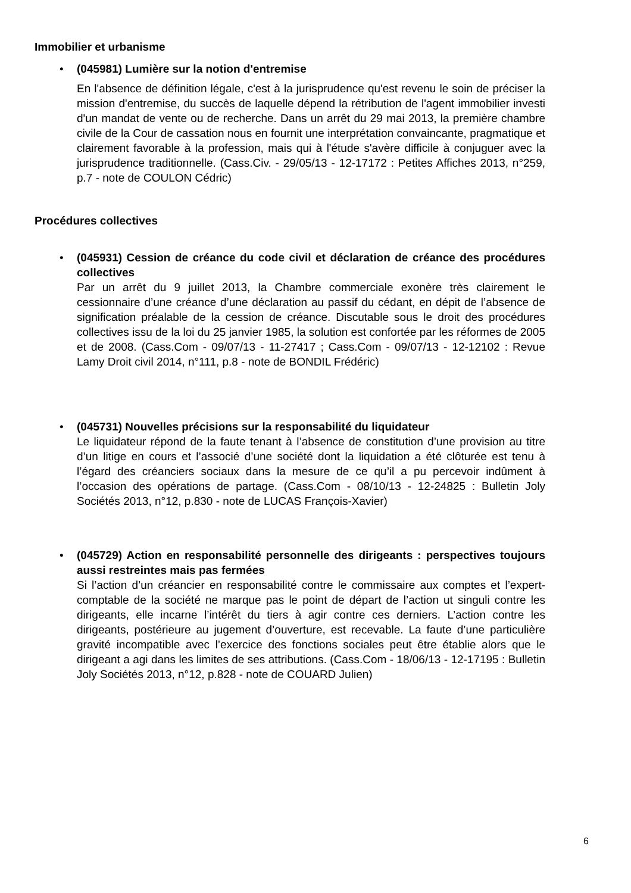Immobilier et urbanisme
•
(045981) Lumière sur la notion d'entremise
En l'absence de définition légale, c'est à la jurisprudence qu'est revenu le soin de préciser la mission d'entremise, du succès de laquelle dépend la rétribution de l'agent immobilier investi d'un mandat de vente ou de recherche. Dans un arrêt du 29 mai 2013, la première chambre civile de la Cour de cassation nous en fournit une interprétation convaincante, pragmatique et clairement favorable à la profession, mais qui à l'étude s'avère difficile à conjuguer avec la jurisprudence traditionnelle. (Cass.Civ. - 29/05/13 - 12-17172 : Petites Affiches 2013, n°259, p.7 - note de COULON Cédric)
Procédures collectives
•
(045931) Cession de créance du code civil et déclaration de créance des procédures collectives
Par un arrêt du 9 juillet 2013, la Chambre commerciale exonère très clairement le cessionnaire d’une créance d’une déclaration au passif du cédant, en dépit de l’absence de signification préalable de la cession de créance. Discutable sous le droit des procédures collectives issu de la loi du 25 janvier 1985, la solution est confortée par les réformes de 2005 et de 2008. (Cass.Com - 09/07/13 - 11-27417 ; Cass.Com - 09/07/13 - 12-12102 : Revue Lamy Droit civil 2014, n°111, p.8 - note de BONDIL Frédéric)
•
(045731) Nouvelles précisions sur la responsabilité du liquidateur
Le liquidateur répond de la faute tenant à l’absence de constitution d’une provision au titre d’un litige en cours et l’associé d’une société dont la liquidation a été clôturée est tenu à l’égard des créanciers sociaux dans la mesure de ce qu’il a pu percevoir indûment à l’occasion des opérations de partage. (Cass.Com - 08/10/13 - 12-24825 : Bulletin Joly Sociétés 2013, n°12, p.830 - note de LUCAS François-Xavier)
•
(045729) Action en responsabilité personnelle des dirigeants : perspectives toujours aussi restreintes mais pas fermées
Si l’action d’un créancier en responsabilité contre le commissaire aux comptes et l’expert-comptable de la société ne marque pas le point de départ de l’action ut singuli contre les dirigeants, elle incarne l’intérêt du tiers à agir contre ces derniers. L’action contre les dirigeants, postérieure au jugement d’ouverture, est recevable. La faute d’une particulière gravité incompatible avec l’exercice des fonctions sociales peut être établie alors que le dirigeant a agi dans les limites de ses attributions. (Cass.Com - 18/06/13 - 12-17195 : Bulletin Joly Sociétés 2013, n°12, p.828 - note de COUARD Julien)
6